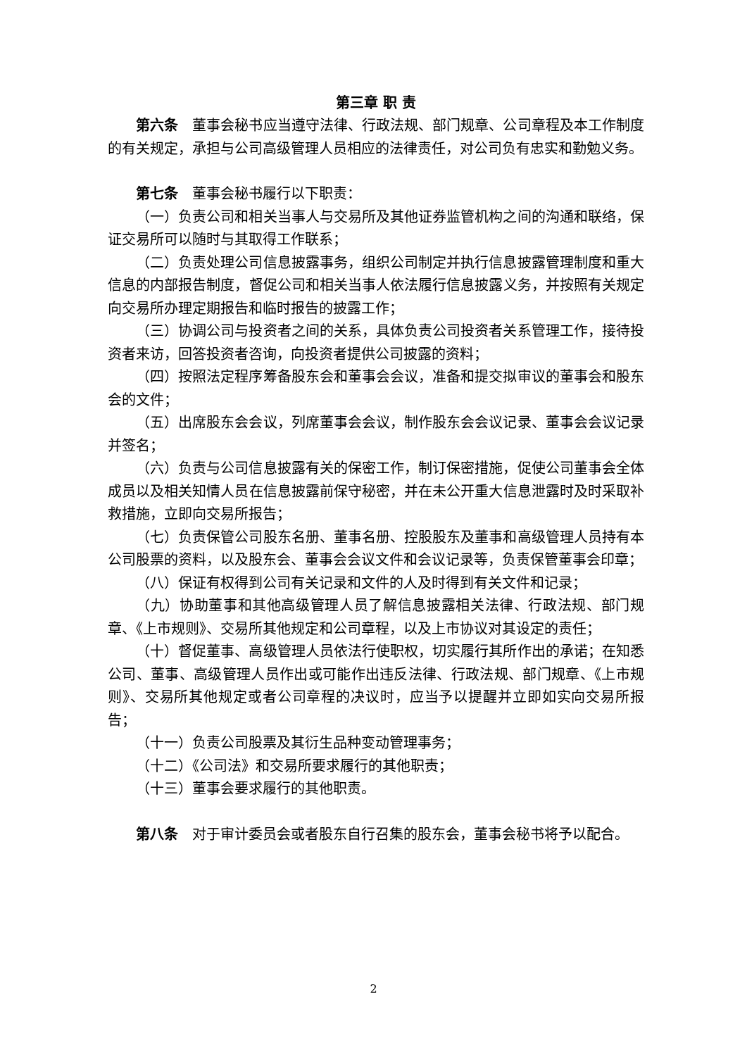第三章 职 责
第六条　董事会秘书应当遵守法律、行政法规、部门规章、公司章程及本工作制度的有关规定，承担与公司高级管理人员相应的法律责任，对公司负有忠实和勤勉义务。
第七条　董事会秘书履行以下职责：
（一）负责公司和相关当事人与交易所及其他证券监管机构之间的沟通和联络，保证交易所可以随时与其取得工作联系；
（二）负责处理公司信息披露事务，组织公司制定并执行信息披露管理制度和重大信息的内部报告制度，督促公司和相关当事人依法履行信息披露义务，并按照有关规定向交易所办理定期报告和临时报告的披露工作；
（三）协调公司与投资者之间的关系，具体负责公司投资者关系管理工作，接待投资者来访，回答投资者咨询，向投资者提供公司披露的资料；
（四）按照法定程序筹备股东会和董事会会议，准备和提交拟审议的董事会和股东会的文件；
（五）出席股东会会议，列席董事会会议，制作股东会会议记录、董事会会议记录并签名；
（六）负责与公司信息披露有关的保密工作，制订保密措施，促使公司董事会全体成员以及相关知情人员在信息披露前保守秘密，并在未公开重大信息泄露时及时采取补救措施，立即向交易所报告；
（七）负责保管公司股东名册、董事名册、控股股东及董事和高级管理人员持有本公司股票的资料，以及股东会、董事会会议文件和会议记录等，负责保管董事会印章；
（八）保证有权得到公司有关记录和文件的人及时得到有关文件和记录；
（九）协助董事和其他高级管理人员了解信息披露相关法律、行政法规、部门规章、《上市规则》、交易所其他规定和公司章程，以及上市协议对其设定的责任；
（十）督促董事、高级管理人员依法行使职权，切实履行其所作出的承诺；在知悉公司、董事、高级管理人员作出或可能作出违反法律、行政法规、部门规章、《上市规则》、交易所其他规定或者公司章程的决议时，应当予以提醒并立即如实向交易所报告；
（十一）负责公司股票及其衍生品种变动管理事务；
（十二）《公司法》和交易所要求履行的其他职责；
（十三）董事会要求履行的其他职责。
第八条　对于审计委员会或者股东自行召集的股东会，董事会秘书将予以配合。
2